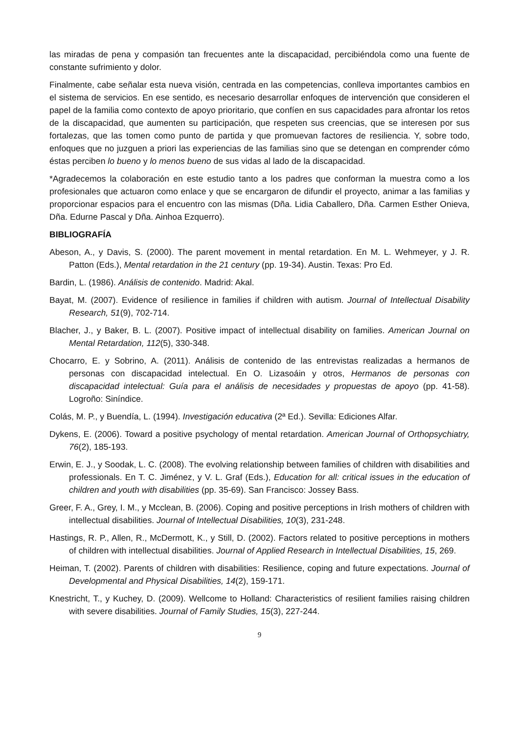las miradas de pena y compasión tan frecuentes ante la discapacidad, percibiéndola como una fuente de constante sufrimiento y dolor.
Finalmente, cabe señalar esta nueva visión, centrada en las competencias, conlleva importantes cambios en el sistema de servicios. En ese sentido, es necesario desarrollar enfoques de intervención que consideren el papel de la familia como contexto de apoyo prioritario, que confíen en sus capacidades para afrontar los retos de la discapacidad, que aumenten su participación, que respeten sus creencias, que se interesen por sus fortalezas, que las tomen como punto de partida y que promuevan factores de resiliencia. Y, sobre todo, enfoques que no juzguen a priori las experiencias de las familias sino que se detengan en comprender cómo éstas perciben lo bueno y lo menos bueno de sus vidas al lado de la discapacidad.
*Agradecemos la colaboración en este estudio tanto a los padres que conforman la muestra como a los profesionales que actuaron como enlace y que se encargaron de difundir el proyecto, animar a las familias y proporcionar espacios para el encuentro con las mismas (Dña. Lidia Caballero, Dña. Carmen Esther Onieva, Dña. Edurne Pascal y Dña. Ainhoa Ezquerro).
BIBLIOGRAFÍA
Abeson, A., y Davis, S. (2000). The parent movement in mental retardation. En M. L. Wehmeyer, y J. R. Patton (Eds.), Mental retardation in the 21 century (pp. 19-34). Austin. Texas: Pro Ed.
Bardin, L. (1986). Análisis de contenido. Madrid: Akal.
Bayat, M. (2007). Evidence of resilience in families if children with autism. Journal of Intellectual Disability Research, 51(9), 702-714.
Blacher, J., y Baker, B. L. (2007). Positive impact of intellectual disability on families. American Journal on Mental Retardation, 112(5), 330-348.
Chocarro, E. y Sobrino, A. (2011). Análisis de contenido de las entrevistas realizadas a hermanos de personas con discapacidad intelectual. En O. Lizasoáin y otros, Hermanos de personas con discapacidad intelectual: Guía para el análisis de necesidades y propuestas de apoyo (pp. 41-58). Logroño: Siníndice.
Colás, M. P., y Buendía, L. (1994). Investigación educativa (2ª Ed.). Sevilla: Ediciones Alfar.
Dykens, E. (2006). Toward a positive psychology of mental retardation. American Journal of Orthopsychiatry, 76(2), 185-193.
Erwin, E. J., y Soodak, L. C. (2008). The evolving relationship between families of children with disabilities and professionals. En T. C. Jiménez, y V. L. Graf (Eds.), Education for all: critical issues in the education of children and youth with disabilities (pp. 35-69). San Francisco: Jossey Bass.
Greer, F. A., Grey, I. M., y Mcclean, B. (2006). Coping and positive perceptions in Irish mothers of children with intellectual disabilities. Journal of Intellectual Disabilities, 10(3), 231-248.
Hastings, R. P., Allen, R., McDermott, K., y Still, D. (2002). Factors related to positive perceptions in mothers of children with intellectual disabilities. Journal of Applied Research in Intellectual Disabilities, 15, 269.
Heiman, T. (2002). Parents of children with disabilities: Resilience, coping and future expectations. Journal of Developmental and Physical Disabilities, 14(2), 159-171.
Knestricht, T., y Kuchey, D. (2009). Wellcome to Holland: Characteristics of resilient families raising children with severe disabilities. Journal of Family Studies, 15(3), 227-244.
9